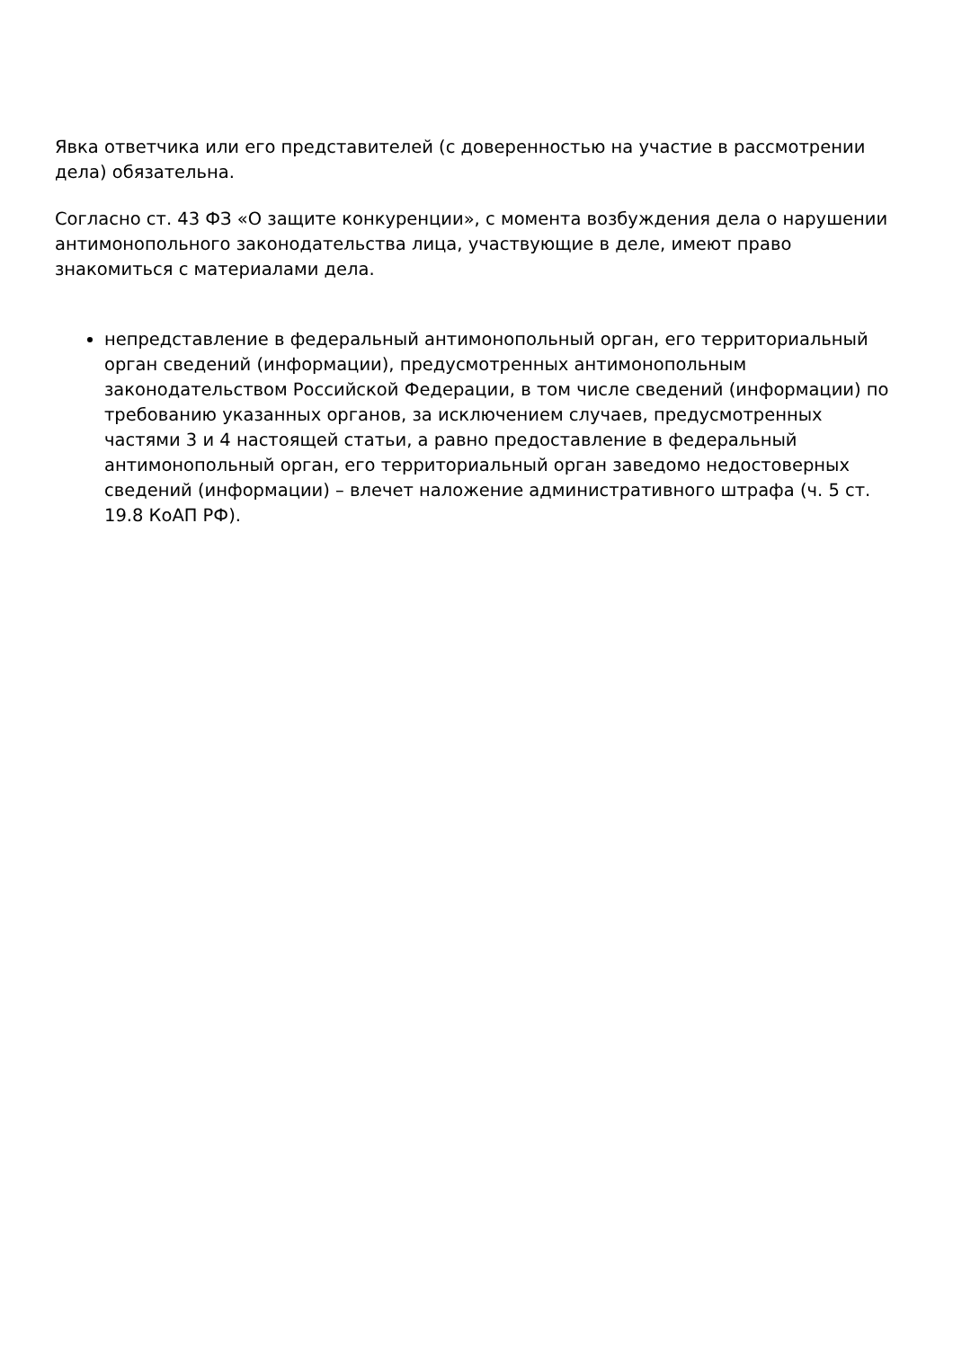Явка ответчика или его представителей (с доверенностью на участие в рассмотрении дела) обязательна.
Согласно ст. 43 ФЗ «О защите конкуренции», с момента возбуждения дела о нарушении антимонопольного законодательства лица, участвующие в деле, имеют право знакомиться с материалами дела.
непредставление в федеральный антимонопольный орган, его территориальный орган сведений (информации), предусмотренных антимонопольным законодательством Российской Федерации, в том числе сведений (информации) по требованию указанных органов, за исключением случаев, предусмотренных частями 3 и 4 настоящей статьи, а равно предоставление в федеральный антимонопольный орган, его территориальный орган заведомо недостоверных сведений (информации) – влечет наложение административного штрафа (ч. 5 ст. 19.8 КоАП РФ).